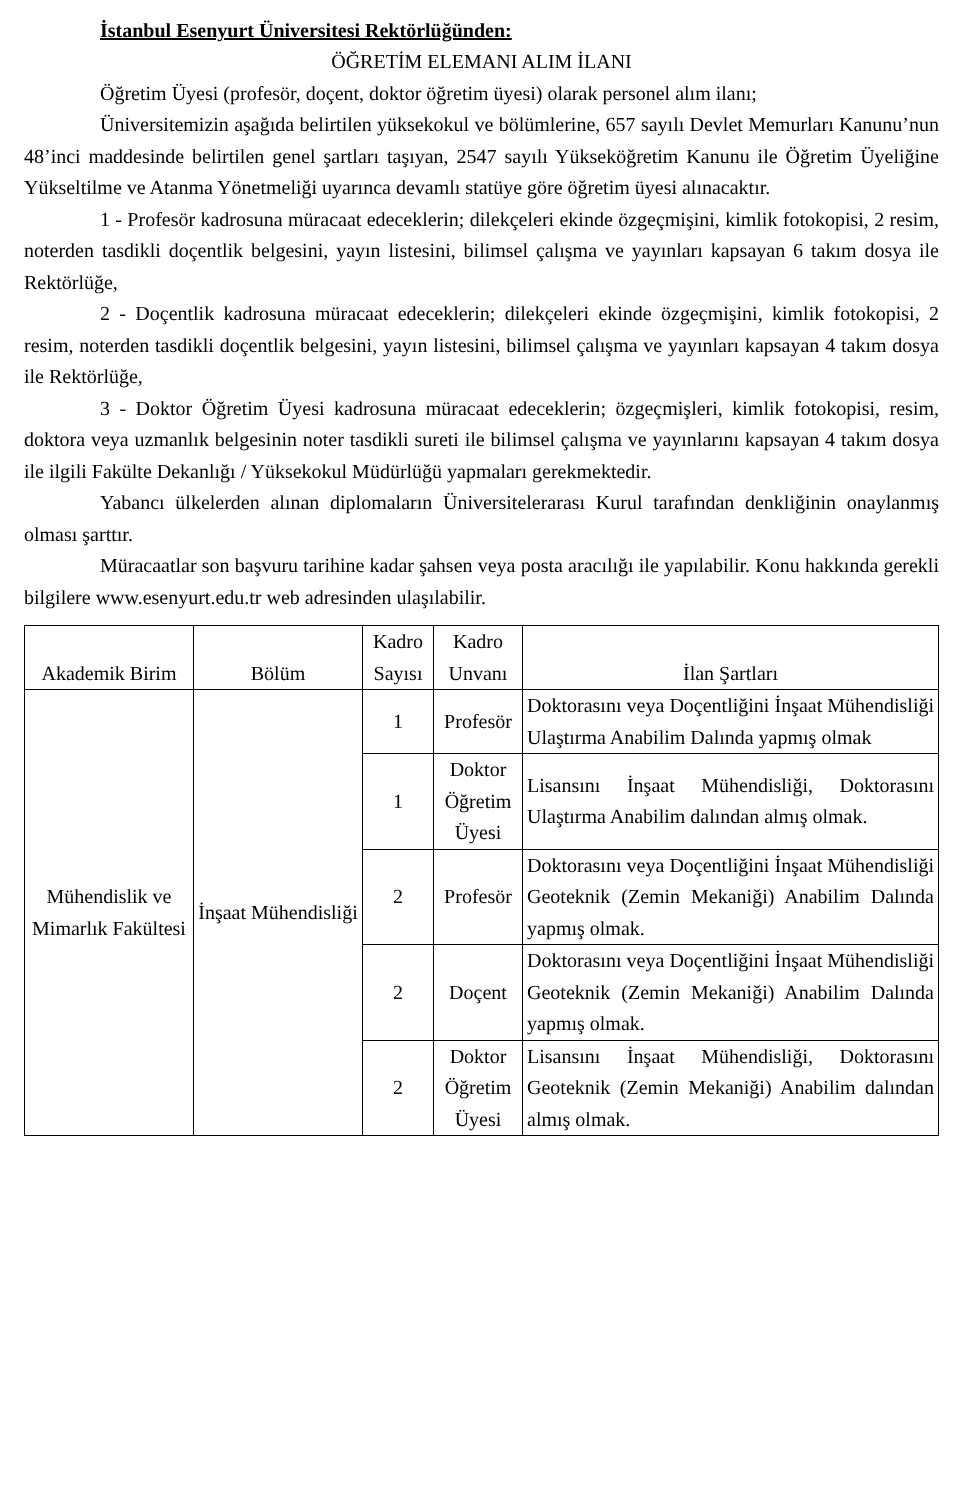İstanbul Esenyurt Üniversitesi Rektörlüğünden:
ÖĞRETİM ELEMANI ALIM İLANI
Öğretim Üyesi (profesör, doçent, doktor öğretim üyesi) olarak personel alım ilanı;
Üniversitemizin aşağıda belirtilen yüksekokul ve bölümlerine, 657 sayılı Devlet Memurları Kanunu’nun 48’inci maddesinde belirtilen genel şartları taşıyan, 2547 sayılı Yükseköğretim Kanunu ile Öğretim Üyeliğine Yükseltilme ve Atanma Yönetmeliği uyarınca devamlı statüye göre öğretim üyesi alınacaktır.
1 - Profesör kadrosuna müracaat edeceklerin; dilekçeleri ekinde özgeçmişini, kimlik fotokopisi, 2 resim, noterden tasdikli doçentlik belgesini, yayın listesini, bilimsel çalışma ve yayınları kapsayan 6 takım dosya ile Rektörlüğe,
2 - Doçentlik kadrosuna müracaat edeceklerin; dilekçeleri ekinde özgeçmişini, kimlik fotokopisi, 2 resim, noterden tasdikli doçentlik belgesini, yayın listesini, bilimsel çalışma ve yayınları kapsayan 4 takım dosya ile Rektörlüğe,
3 - Doktor Öğretim Üyesi kadrosuna müracaat edeceklerin; özgeçmişleri, kimlik fotokopisi, resim, doktora veya uzmanlık belgesinin noter tasdikli sureti ile bilimsel çalışma ve yayınlarını kapsayan 4 takım dosya ile ilgili Fakülte Dekanlığı / Yüksekokul Müdürlüğü yapmaları gerekmektedir.
Yabancı ülkelerden alınan diplomaların Üniversitelerarası Kurul tarafından denkliğinin onaylanmış olması şarttır.
Müracaatlar son başvuru tarihine kadar şahsen veya posta aracılığı ile yapılabilir. Konu hakkında gerekli bilgilere www.esenyurt.edu.tr web adresinden ulaşılabilir.
| Akademik Birim | Bölüm | Kadro Sayısı | Kadro Unvanı | İlan Şartları |
| --- | --- | --- | --- | --- |
| Mühendislik ve Mimarlık Fakültesi | İnşaat Mühendisliği | 1 | Profesör | Doktorasını veya Doçentliğini İnşaat Mühendisliği Ulaştırma Anabilim Dalında yapmış olmak |
| | | 1 | Doktor Öğretim Üyesi | Lisansını İnşaat Mühendisliği, Doktorasını Ulaştırma Anabilim dalından almış olmak. |
| | | 2 | Profesör | Doktorasını veya Doçentliğini İnşaat Mühendisliği Geoteknik (Zemin Mekaniği) Anabilim Dalında yapmış olmak. |
| | | 2 | Doçent | Doktorasını veya Doçentliğini İnşaat Mühendisliği Geoteknik (Zemin Mekaniği) Anabilim Dalında yapmış olmak. |
| | | 2 | Doktor Öğretim Üyesi | Lisansını İnşaat Mühendisliği, Doktorasını Geoteknik (Zemin Mekaniği) Anabilim dalından almış olmak. |